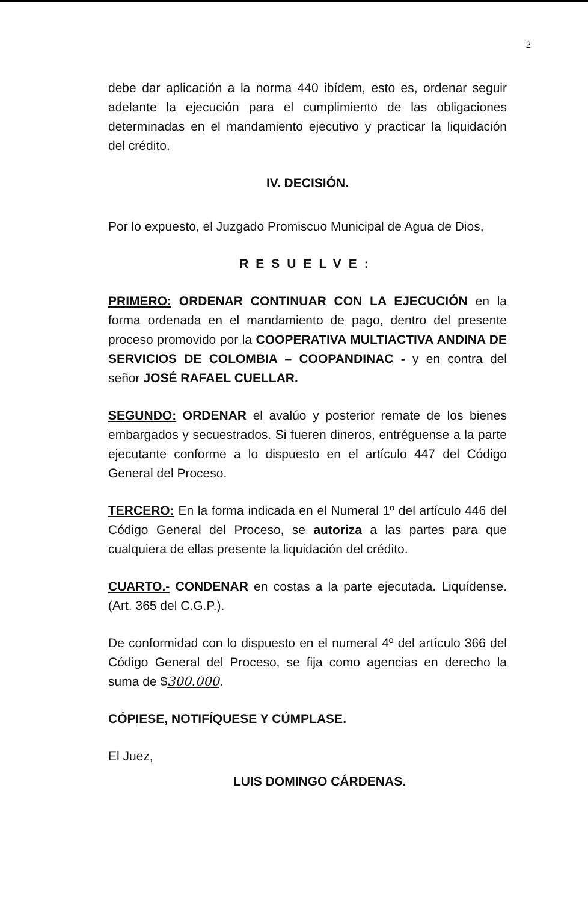2
debe dar aplicación a la norma 440 ibídem, esto es, ordenar seguir adelante la ejecución para el cumplimiento de las obligaciones determinadas en el mandamiento ejecutivo y practicar la liquidación del crédito.
IV. DECISIÓN.
Por lo expuesto, el Juzgado Promiscuo Municipal de Agua de Dios,
RESUELVE:
PRIMERO: ORDENAR CONTINUAR CON LA EJECUCIÓN en la forma ordenada en el mandamiento de pago, dentro del presente proceso promovido por la COOPERATIVA MULTIACTIVA ANDINA DE SERVICIOS DE COLOMBIA – COOPANDINAC - y en contra del señor JOSÉ RAFAEL CUELLAR.
SEGUNDO: ORDENAR el avalúo y posterior remate de los bienes embargados y secuestrados. Si fueren dineros, entréguense a la parte ejecutante conforme a lo dispuesto en el artículo 447 del Código General del Proceso.
TERCERO: En la forma indicada en el Numeral 1º del artículo 446 del Código General del Proceso, se autoriza a las partes para que cualquiera de ellas presente la liquidación del crédito.
CUARTO.- CONDENAR en costas a la parte ejecutada. Liquídense. (Art. 365 del C.G.P.).
De conformidad con lo dispuesto en el numeral 4º del artículo 366 del Código General del Proceso, se fija como agencias en derecho la suma de $300.000.
CÓPIESE, NOTIFÍQUESE Y CÚMPLASE.
El Juez,
LUIS DOMINGO CÁRDENAS.